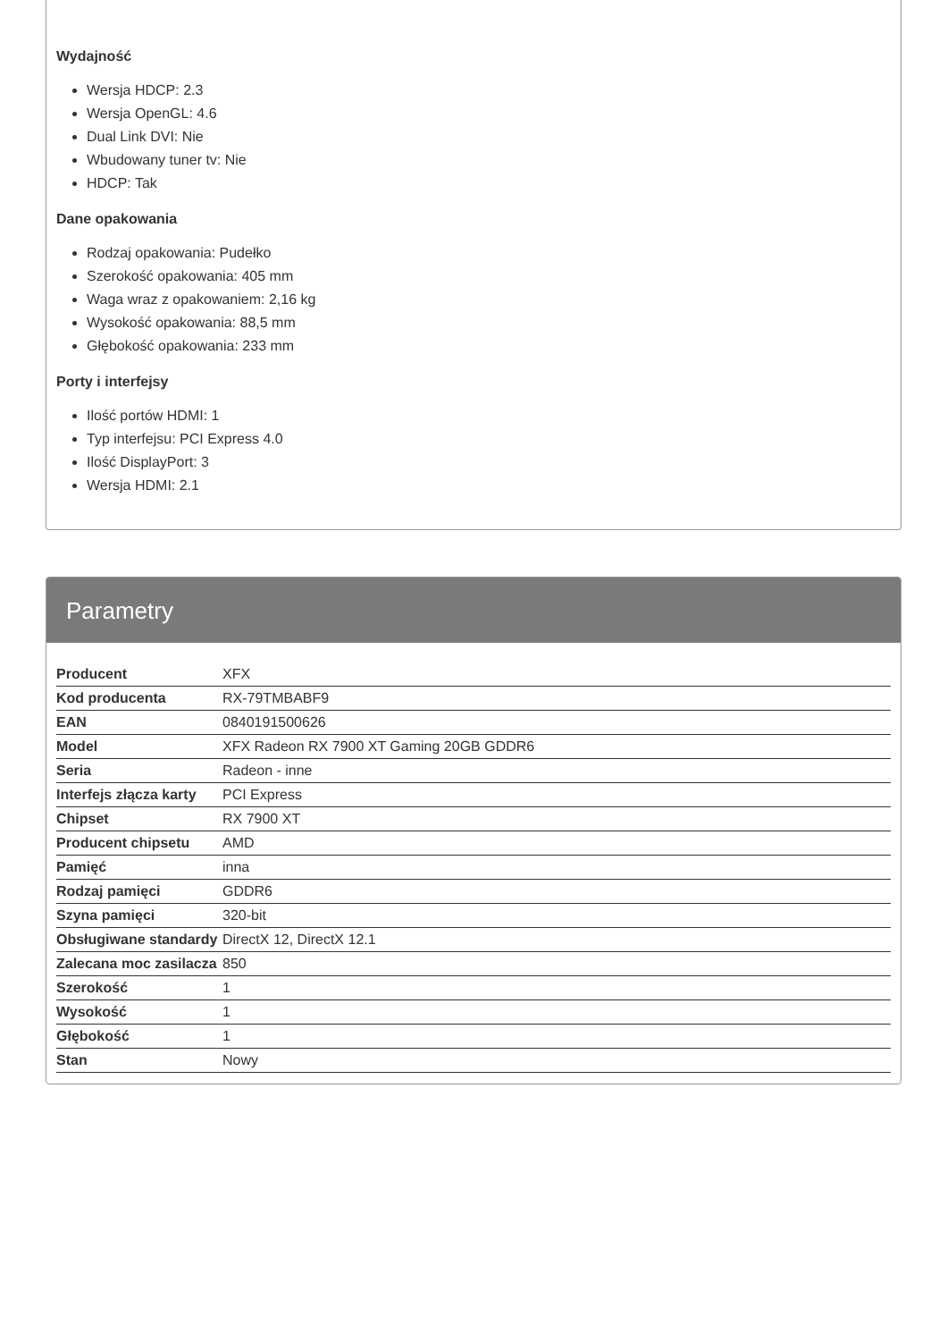Wydajność
Wersja HDCP: 2.3
Wersja OpenGL: 4.6
Dual Link DVI: Nie
Wbudowany tuner tv: Nie
HDCP: Tak
Dane opakowania
Rodzaj opakowania: Pudełko
Szerokość opakowania: 405 mm
Waga wraz z opakowaniem: 2,16 kg
Wysokość opakowania: 88,5 mm
Głębokość opakowania: 233 mm
Porty i interfejsy
Ilość portów HDMI: 1
Typ interfejsu: PCI Express 4.0
Ilość DisplayPort: 3
Wersja HDMI: 2.1
Parametry
| Producent | XFX |
| Kod producenta | RX-79TMBABF9 |
| EAN | 0840191500626 |
| Model | XFX Radeon RX 7900 XT Gaming 20GB GDDR6 |
| Seria | Radeon - inne |
| Interfejs złącza karty | PCI Express |
| Chipset | RX 7900 XT |
| Producent chipsetu | AMD |
| Pamięć | inna |
| Rodzaj pamięci | GDDR6 |
| Szyna pamięci | 320-bit |
| Obsługiwane standardy | DirectX 12, DirectX 12.1 |
| Zalecana moc zasilacza | 850 |
| Szerokość | 1 |
| Wysokość | 1 |
| Głębokość | 1 |
| Stan | Nowy |